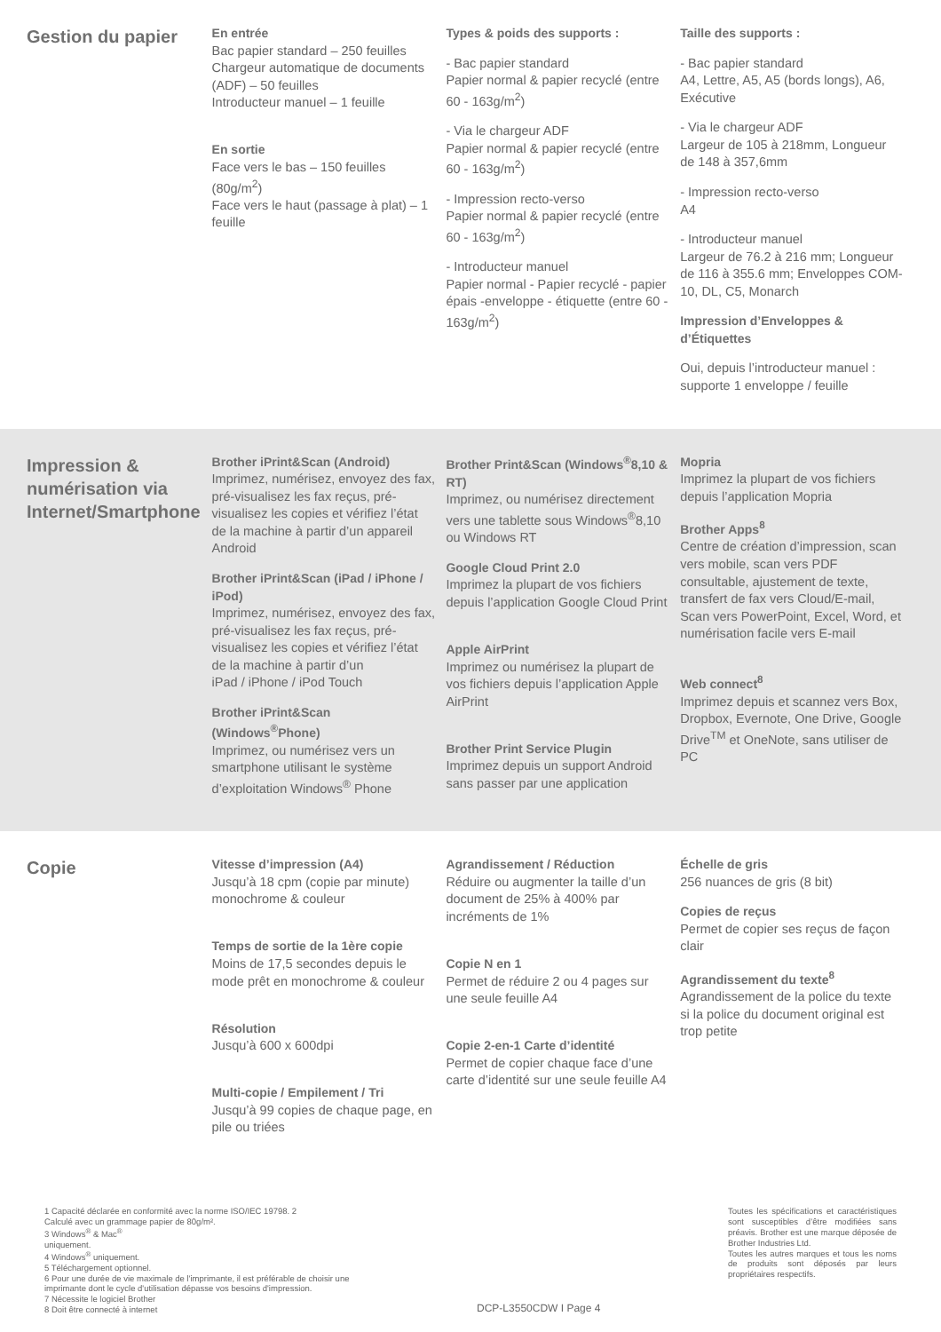Gestion du papier
En entrée
Bac papier standard – 250 feuilles
Chargeur automatique de documents (ADF) – 50 feuilles
Introducteur manuel – 1 feuille
En sortie
Face vers le bas – 150 feuilles (80g/m<sup>2</sup>)
Face vers le haut (passage à plat) – 1 feuille
Types & poids des supports :
- Bac papier standard
Papier normal & papier recyclé (entre 60 - 163g/m<sup>2</sup>)
- Via le chargeur ADF
Papier normal & papier recyclé (entre 60 - 163g/m<sup>2</sup>)
- Impression recto-verso
Papier normal & papier recyclé (entre 60 - 163g/m<sup>2</sup>)
- Introducteur manuel
Papier normal - Papier recyclé - papier épais -enveloppe - étiquette (entre 60 - 163g/m<sup>2</sup>)
Taille des supports :
- Bac papier standard
A4, Lettre, A5, A5 (bords longs), A6, Exécutive
- Via le chargeur ADF
Largeur de 105 à 218mm, Longueur de 148 à 357,6mm
- Impression recto-verso
A4
- Introducteur manuel
Largeur de 76.2 à 216 mm; Longueur de 116 à 355.6 mm; Enveloppes COM-10, DL, C5, Monarch
Impression d’Enveloppes & d’Étiquettes
Oui, depuis l’introducteur manuel : supporte 1 enveloppe / feuille
Impression & numérisation via Internet/Smartphone
Brother iPrint&Scan (Android)
Imprimez, numérisez, envoyez des fax, pré-visualisez les fax reçus, pré-visualisez les copies et vérifiez l’état de la machine à partir d’un appareil Android
Brother iPrint&Scan (iPad / iPhone / iPod)
Imprimez, numérisez, envoyez des fax, pré-visualisez les fax reçus, pré-visualisez les copies et vérifiez l’état de la machine à partir d’un
iPad / iPhone / iPod Touch
Brother iPrint&Scan (Windows<sup>®</sup>Phone)
Imprimez, ou numérisez vers un smartphone utilisant le système d’exploitation Windows<sup>®</sup> Phone
Brother Print&Scan (Windows<sup>®</sup>8,10 & RT)
Imprimez, ou numérisez directement vers une tablette sous Windows<sup>®</sup>8,10 ou Windows RT
Google Cloud Print 2.0
Imprimez la plupart de vos fichiers depuis l’application Google Cloud Print
Apple AirPrint
Imprimez ou numérisez la plupart de vos fichiers depuis l’application Apple AirPrint
Brother Print Service Plugin
Imprimez depuis un support Android sans passer par une application
Mopria
Imprimez la plupart de vos fichiers depuis l’application Mopria
Brother Apps<sup>8</sup>
Centre de création d’impression, scan vers mobile, scan vers PDF consultable, ajustement de texte, transfert de fax vers Cloud/E-mail, Scan vers PowerPoint, Excel, Word, et numérisation facile vers E-mail
Web connect<sup>8</sup>
Imprimez depuis et scannez vers Box, Dropbox, Evernote, One Drive, Google Drive<sup>TM</sup> et OneNote, sans utiliser de PC
Copie
Vitesse d’impression (A4)
Jusqu’à 18 cpm (copie par minute) monochrome & couleur
Temps de sortie de la 1ère copie
Moins de 17,5 secondes depuis le mode prêt en monochrome & couleur
Résolution
Jusqu’à 600 x 600dpi
Multi-copie / Empilement / Tri
Jusqu’à 99 copies de chaque page, en pile ou triées
Agrandissement / Réduction
Réduire ou augmenter la taille d’un document de 25% à 400% par incréments de 1%
Copie N en 1
Permet de réduire 2 ou 4 pages sur une seule feuille A4
Copie 2-en-1 Carte d’identité
Permet de copier chaque face d’une carte d’identité sur une seule feuille A4
Échelle de gris
256 nuances de gris (8 bit)
Copies de reçus
Permet de copier ses reçus de façon clair
Agrandissement du texte<sup>8</sup>
Agrandissement de la police du texte si la police du document original est trop petite
1 Capacité déclarée en conformité avec la norme ISO/IEC 19798. 2
Calculé avec un grammage papier de 80g/m².
3 Windows<sup>®</sup> & Mac<sup>®</sup>
uniquement.
4 Windows<sup>®</sup> uniquement.
5 Téléchargement optionnel.
6 Pour une durée de vie maximale de l'imprimante, il est préférable de choisir une
imprimante dont le cycle d'utilisation dépasse vos besoins d'impression.
7 Nécessite le logiciel Brother
8 Doit être connecté à internet
DCP-L3550CDW I Page 4
Toutes les spécifications et caractéristiques sont susceptibles d’être modifiées sans préavis. Brother est une marque déposée de Brother Industries Ltd.
Toutes les autres marques et tous les noms de produits sont déposés par leurs propriétaires respectifs.